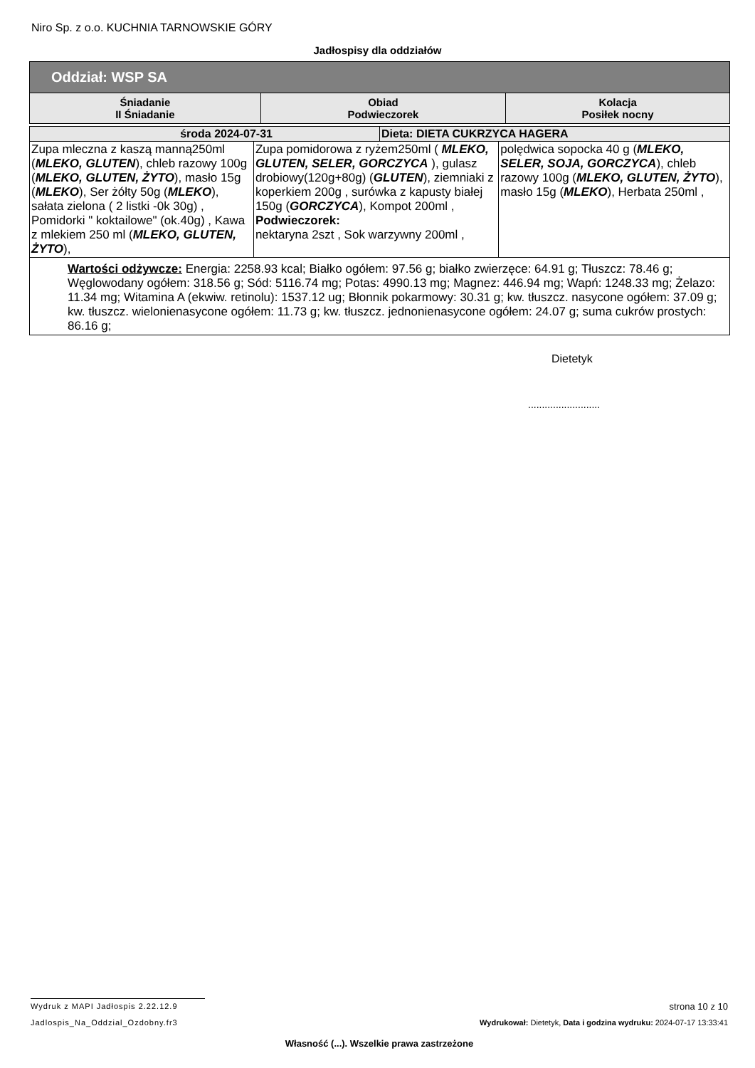Niro Sp. z o.o. KUCHNIA TARNOWSKIE GÓRY
Jadłospisy dla oddziałów
| Oddział: WSP SA | | |
| --- | --- | --- |
| Śniadanie II Śniadanie | Obiad Podwieczorek | Kolacja Posiłek nocny |
| środa 2024-07-31 | | Dieta: DIETA CUKRZYCA HAGERA | |
| --- | --- | --- | --- |
| Zupa mleczna z kaszą manną250ml ( MLEKO, GLUTEN ), chleb razowy 100g ( MLEKO, GLUTEN, ŻYTO ), masło 15g ( MLEKO ), Ser żółty 50g ( MLEKO ), sałata zielona ( 2 listki -0k 30g) , Pomidorki " koktailowe" (ok.40g) , Kawa z mlekiem 250 ml ( MLEKO, GLUTEN, ŻYTO ), | Zupa pomidorowa z ryżem250ml ( MLEKO, GLUTEN, SELER, GORCZYCA ), gulasz drobiowy(120g+80g) ( GLUTEN ), ziemniaki z koperkiem 200g , surówka z kapusty białej 150g ( GORCZYCA ), Kompot 200ml , Podwieczorek: nektaryna 2szt , Sok warzywny 200ml , | | polędwica sopocka 40 g ( MLEKO, SELER, SOJA, GORCZYCA ), chleb razowy 100g ( MLEKO, GLUTEN, ŻYTO ), masło 15g ( MLEKO ), Herbata 250ml , |
| Wartości odżywcze: Energia: 2258.93 kcal; Białko ogółem: 97.56 g; białko zwierzęce: 64.91 g; Tłuszcz: 78.46 g; Węglowodany ogółem: 318.56 g; Sód: 5116.74 mg; Potas: 4990.13 mg; Magnez: 446.94 mg; Wapń: 1248.33 mg; Żelazo: 11.34 mg; Witamina A (ekwiw. retinolu): 1537.12 ug; Błonnik pokarmowy: 30.31 g; kw. tłuszcz. nasycone ogółem: 37.09 g; kw. tłuszcz. wielonienasycone ogółem: 11.73 g; kw. tłuszcz. jednonienasycone ogółem: 24.07 g; suma cukrów prostych: 86.16 g; | | | |
Dietetyk
..........................
Wydruk z MAPI Jadłospis 2.22.12.9
strona 10 z 10
Jadlospis_Na_Oddzial_Ozdobny.fr3 Wydrukował: Dietetyk, Data i godzina wydruku: 2024-07-17 13:33:41
Własność (...). Wszelkie prawa zastrzeżone